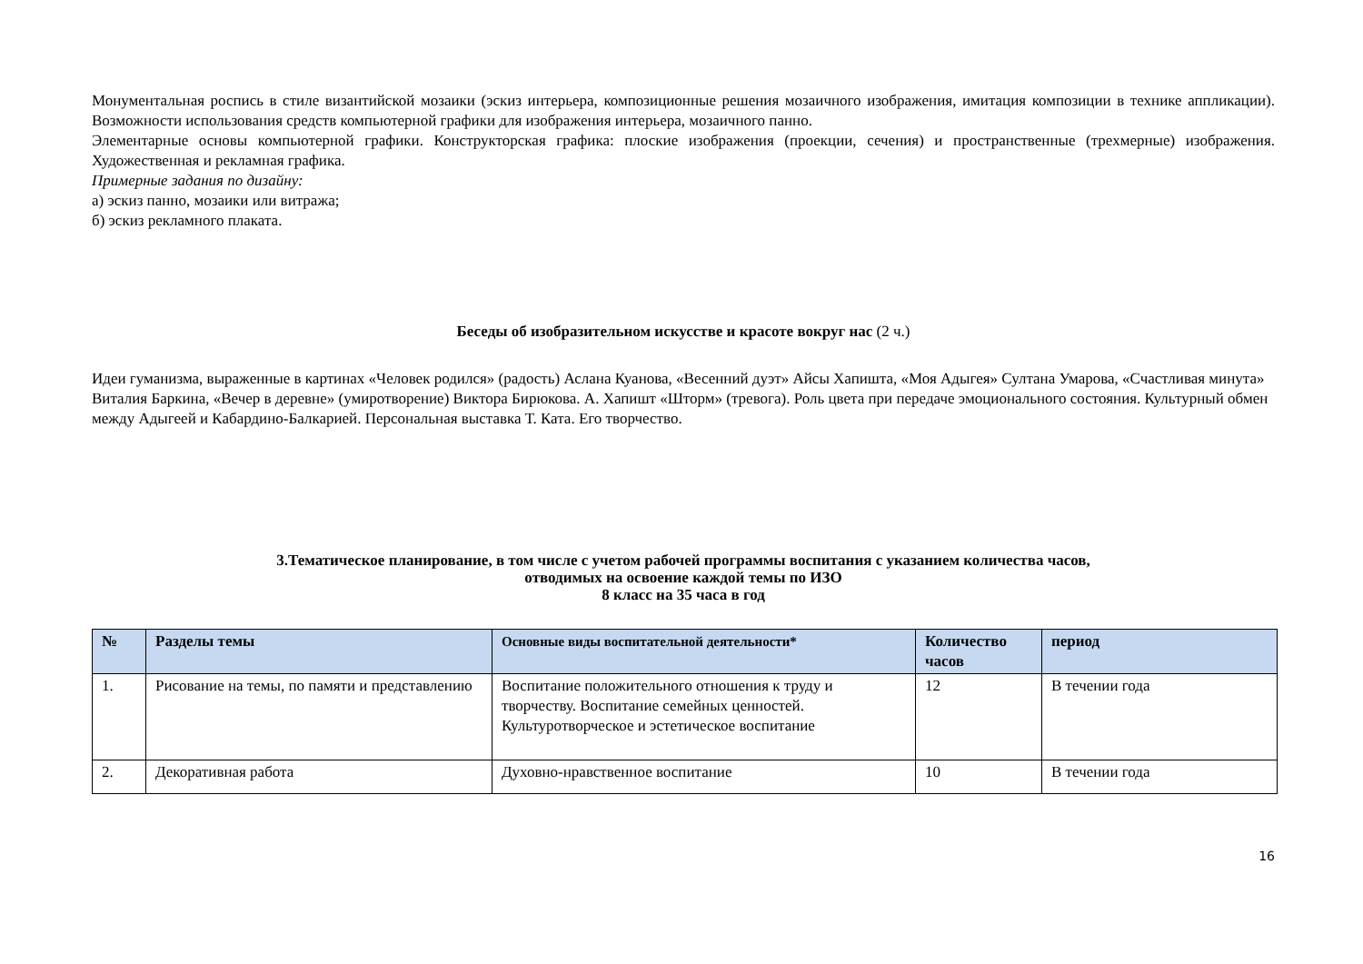Монументальная роспись в стиле византийской мозаики (эскиз интерьера, композиционные решения мозаичного изображения, имитация композиции в технике аппликации). Возможности использования средств компьютерной графики для изображения интерьера, мозаичного панно.
Элементарные основы компьютерной графики. Конструкторская графика: плоские изображения (проекции, сечения) и пространственные (трехмерные) изображения. Художественная и рекламная графика.
Примерные задания по дизайну:
а) эскиз панно, мозаики или витража;
б) эскиз рекламного плаката.
Беседы об изобразительном искусстве и красоте вокруг нас (2 ч.)
Идеи гуманизма, выраженные в картинах «Человек родился» (радость) Аслана Куанова, «Весенний дуэт» Айсы Хапишта, «Моя Адыгея» Султана Умарова, «Счастливая минута» Виталия Баркина, «Вечер в деревне» (умиротворение) Виктора Бирюкова. А. Хапишт «Шторм» (тревога). Роль цвета при передаче эмоционального состояния. Культурный обмен между Адыгеей и Кабардино-Балкарией. Персональная выставка Т. Ката. Его творчество.
3.Тематическое планирование, в том числе с учетом рабочей программы воспитания с указанием количества часов,
отводимых на освоение каждой темы по ИЗО
8 класс на 35 часа в год
| № | Разделы темы | Основные виды воспитательной деятельности* | Количество часов | период |
| --- | --- | --- | --- | --- |
| 1. | Рисование на темы, по памяти и представлению | Воспитание положительного отношения к труду и творчеству. Воспитание семейных ценностей. Культуротворческое и эстетическое воспитание | 12 | В течении года |
| 2. | Декоративная работа | Духовно-нравственное воспитание | 10 | В течении года |
16